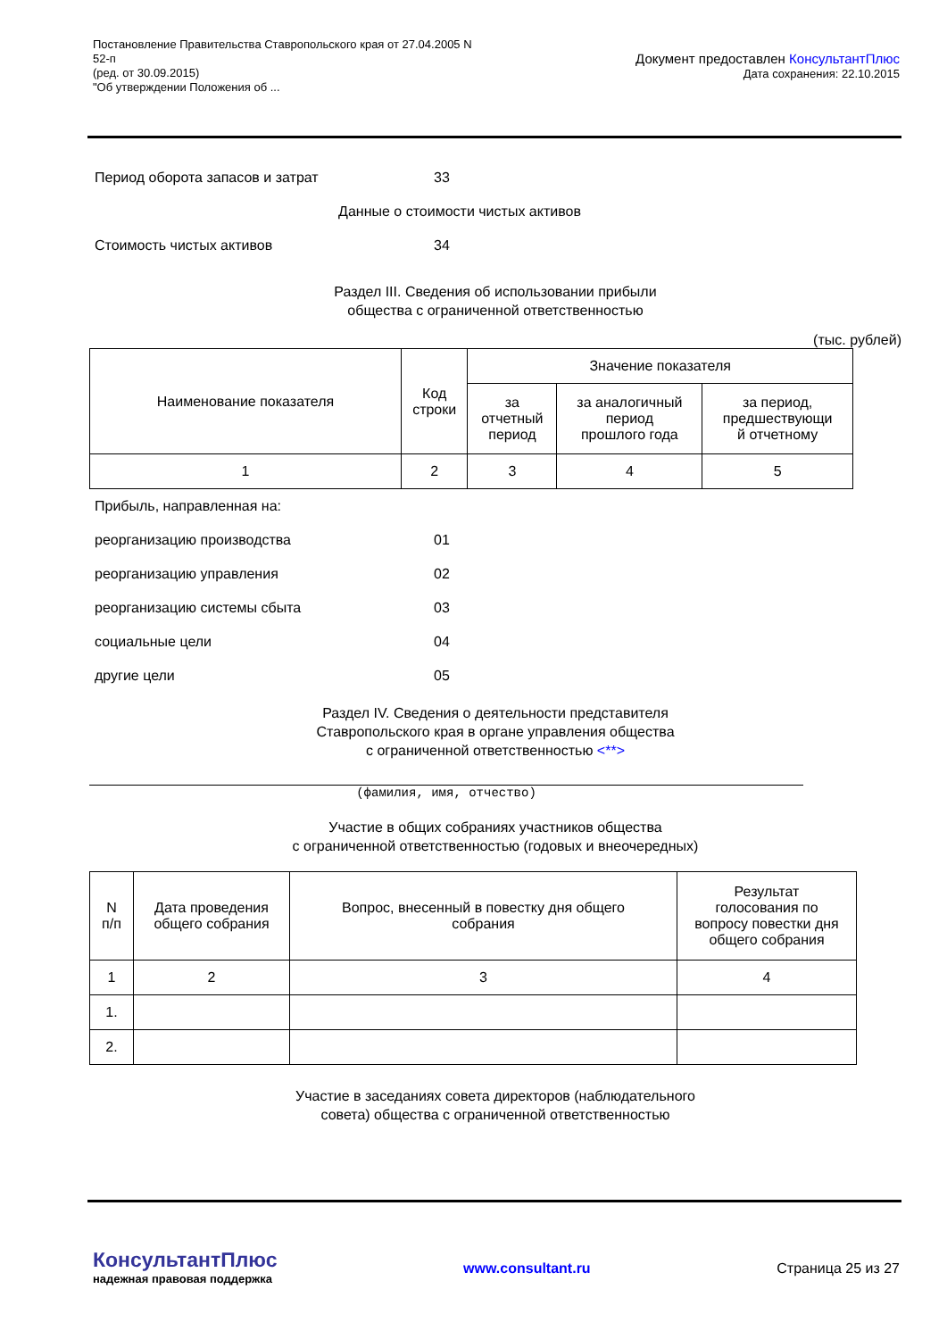Постановление Правительства Ставропольского края от 27.04.2005 N
52-п
(ред. от 30.09.2015)
"Об утверждении Положения об ...
Документ предоставлен КонсультантПлюс
Дата сохранения: 22.10.2015
Период оборота запасов и затрат 33
Данные о стоимости чистых активов
Стоимость чистых активов 34
Раздел III. Сведения об использовании прибыли
общества с ограниченной ответственностью
(тыс. рублей)
| Наименование показателя | Код строки | Значение показателя | | |
| --- | --- | --- | --- | --- |
| | | за отчетный период | за аналогичный период прошлого года | за период, предшествующи й отчетному |
| 1 | 2 | 3 | 4 | 5 |
Прибыль, направленная на:
реорганизацию производства 01
реорганизацию управления 02
реорганизацию системы сбыта 03
социальные цели 04
другие цели 05
Раздел IV. Сведения о деятельности представителя
Ставропольского края в органе управления общества
с ограниченной ответственностью <**>
(фамилия, имя, отчество)
Участие в общих собраниях участников общества
с ограниченной ответственностью (годовых и внеочередных)
| N п/п | Дата проведения общего собрания | Вопрос, внесенный в повестку дня общего собрания | Результат голосования по вопросу повестки дня общего собрания |
| --- | --- | --- | --- |
| 1 | 2 | 3 | 4 |
| 1. | | | |
| 2. | | | |
Участие в заседаниях совета директоров (наблюдательного
совета) общества с ограниченной ответственностью
КонсультантПлюс
надежная правовая поддержка
www.consultant.ru Страница 25 из 27